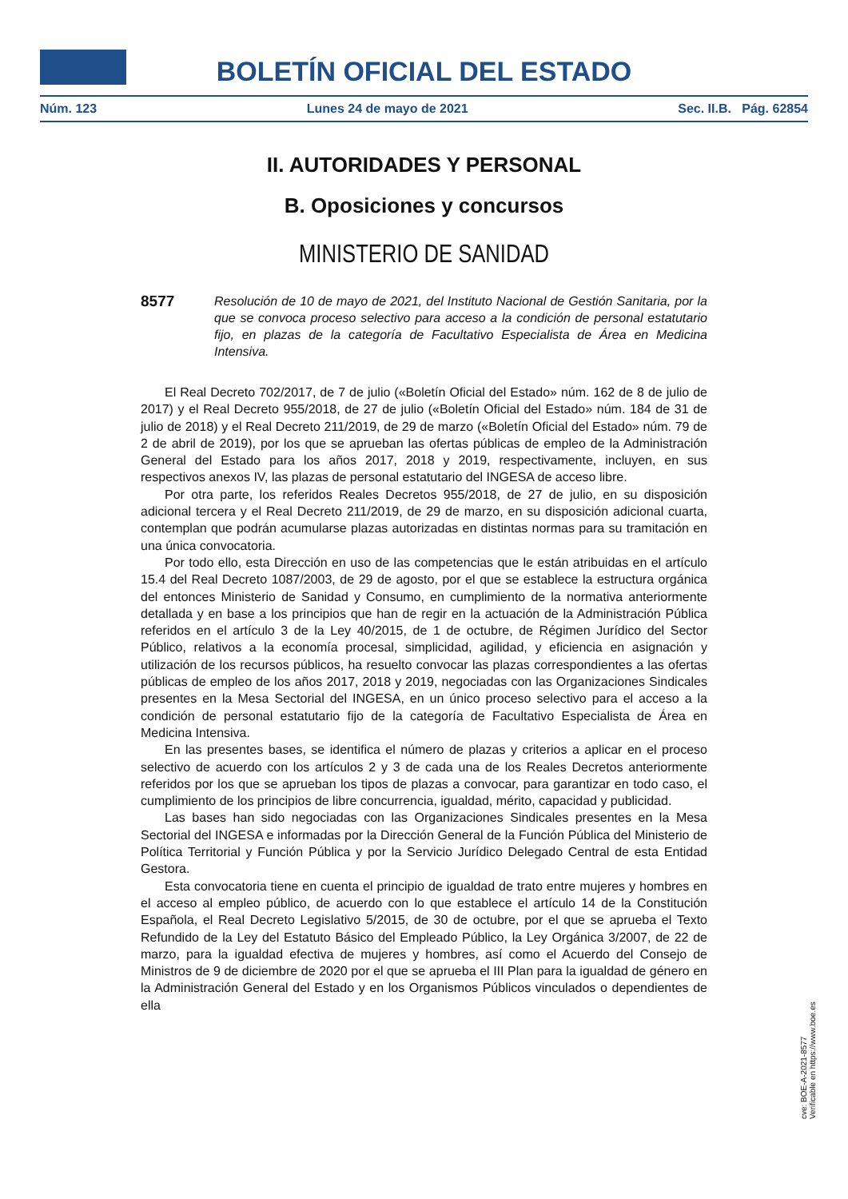BOLETÍN OFICIAL DEL ESTADO
Núm. 123 Lunes 24 de mayo de 2021 Sec. II.B. Pág. 62854
II. AUTORIDADES Y PERSONAL
B. Oposiciones y concursos
MINISTERIO DE SANIDAD
8577
Resolución de 10 de mayo de 2021, del Instituto Nacional de Gestión Sanitaria, por la que se convoca proceso selectivo para acceso a la condición de personal estatutario fijo, en plazas de la categoría de Facultativo Especialista de Área en Medicina Intensiva.
El Real Decreto 702/2017, de 7 de julio («Boletín Oficial del Estado» núm. 162 de 8 de julio de 2017) y el Real Decreto 955/2018, de 27 de julio («Boletín Oficial del Estado» núm. 184 de 31 de julio de 2018) y el Real Decreto 211/2019, de 29 de marzo («Boletín Oficial del Estado» núm. 79 de 2 de abril de 2019), por los que se aprueban las ofertas públicas de empleo de la Administración General del Estado para los años 2017, 2018 y 2019, respectivamente, incluyen, en sus respectivos anexos IV, las plazas de personal estatutario del INGESA de acceso libre.
Por otra parte, los referidos Reales Decretos 955/2018, de 27 de julio, en su disposición adicional tercera y el Real Decreto 211/2019, de 29 de marzo, en su disposición adicional cuarta, contemplan que podrán acumularse plazas autorizadas en distintas normas para su tramitación en una única convocatoria.
Por todo ello, esta Dirección en uso de las competencias que le están atribuidas en el artículo 15.4 del Real Decreto 1087/2003, de 29 de agosto, por el que se establece la estructura orgánica del entonces Ministerio de Sanidad y Consumo, en cumplimiento de la normativa anteriormente detallada y en base a los principios que han de regir en la actuación de la Administración Pública referidos en el artículo 3 de la Ley 40/2015, de 1 de octubre, de Régimen Jurídico del Sector Público, relativos a la economía procesal, simplicidad, agilidad, y eficiencia en asignación y utilización de los recursos públicos, ha resuelto convocar las plazas correspondientes a las ofertas públicas de empleo de los años 2017, 2018 y 2019, negociadas con las Organizaciones Sindicales presentes en la Mesa Sectorial del INGESA, en un único proceso selectivo para el acceso a la condición de personal estatutario fijo de la categoría de Facultativo Especialista de Área en Medicina Intensiva.
En las presentes bases, se identifica el número de plazas y criterios a aplicar en el proceso selectivo de acuerdo con los artículos 2 y 3 de cada una de los Reales Decretos anteriormente referidos por los que se aprueban los tipos de plazas a convocar, para garantizar en todo caso, el cumplimiento de los principios de libre concurrencia, igualdad, mérito, capacidad y publicidad.
Las bases han sido negociadas con las Organizaciones Sindicales presentes en la Mesa Sectorial del INGESA e informadas por la Dirección General de la Función Pública del Ministerio de Política Territorial y Función Pública y por la Servicio Jurídico Delegado Central de esta Entidad Gestora.
Esta convocatoria tiene en cuenta el principio de igualdad de trato entre mujeres y hombres en el acceso al empleo público, de acuerdo con lo que establece el artículo 14 de la Constitución Española, el Real Decreto Legislativo 5/2015, de 30 de octubre, por el que se aprueba el Texto Refundido de la Ley del Estatuto Básico del Empleado Público, la Ley Orgánica 3/2007, de 22 de marzo, para la igualdad efectiva de mujeres y hombres, así como el Acuerdo del Consejo de Ministros de 9 de diciembre de 2020 por el que se aprueba el III Plan para la igualdad de género en la Administración General del Estado y en los Organismos Públicos vinculados o dependientes de ella
cve: BOE-A-2021-8577
Verificable en https://www.boe.es